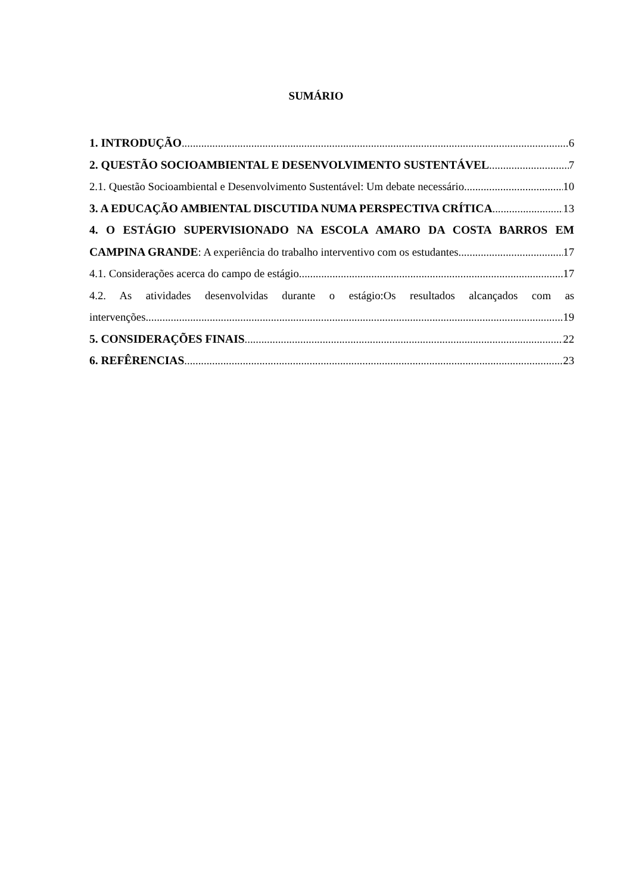SUMÁRIO
1. INTRODUÇÃO 6
2. QUESTÃO SOCIOAMBIENTAL E DESENVOLVIMENTO SUSTENTÁVEL 7
2.1. Questão Socioambiental e Desenvolvimento Sustentável: Um debate necessário 10
3. A EDUCAÇÃO AMBIENTAL DISCUTIDA NUMA PERSPECTIVA CRÍTICA 13
4. O ESTÁGIO SUPERVISIONADO NA ESCOLA AMARO DA COSTA BARROS EM
CAMPINA GRANDE: A experiência do trabalho interventivo com os estudantes 17
4.1. Considerações acerca do campo de estágio 17
4.2. As atividades desenvolvidas durante o estágio:Os resultados alcançados com as
intervenções 19
5. CONSIDERAÇÕES FINAIS 22
6. REFÊRENCIAS 23